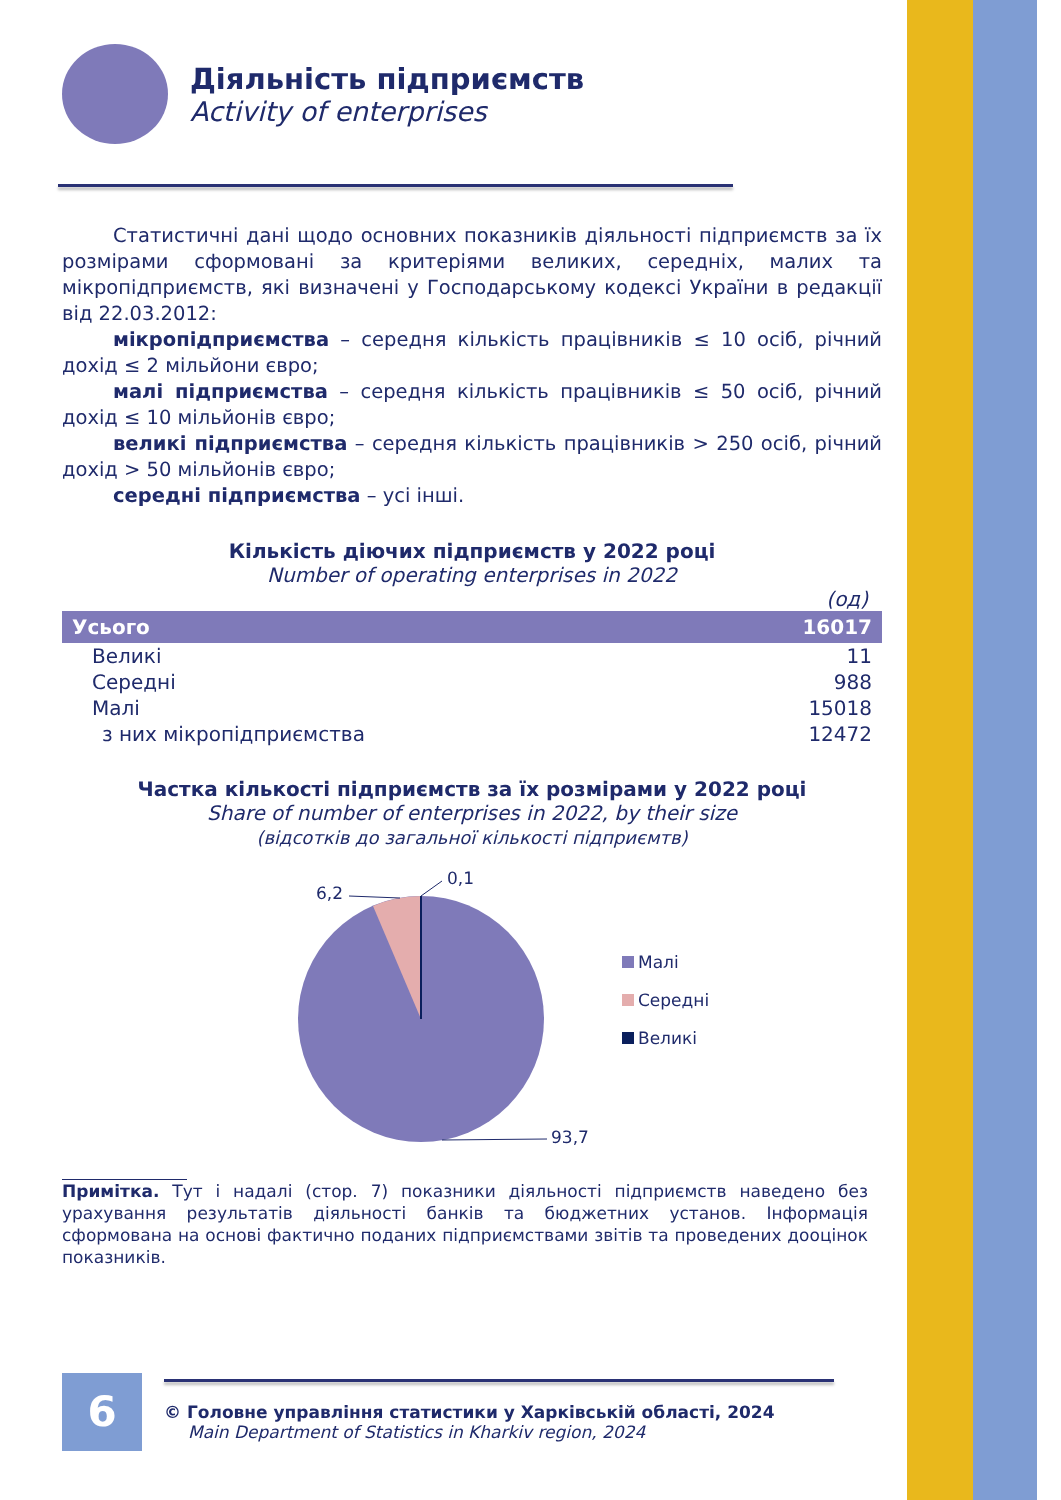Діяльність підприємств
Activity of enterprises
Статистичні дані щодо основних показників діяльності підприємств за їх розмірами сформовані за критеріями великих, середніх, малих та мікропідприємств, які визначені у Господарському кодексі України в редакції від 22.03.2012:
мікропідприємства – середня кількість працівників ≤ 10 осіб, річний дохід ≤ 2 мільйони євро;
малі підприємства – середня кількість працівників ≤ 50 осіб, річний дохід ≤ 10 мільйонів євро;
великі підприємства – середня кількість працівників > 250 осіб, річний дохід > 50 мільйонів євро;
середні підприємства – усі інші.
Кількість діючих підприємств у 2022 році
Number of operating enterprises in 2022
(од)
| Усього | 16017 |
| --- | --- |
| Великі | 11 |
| Середні | 988 |
| Малі | 15018 |
| з них мікропідприємства | 12472 |
Частка кількості підприємств за їх розмірами у 2022 році
Share of number of enterprises in 2022, by their size
(відсотків до загальної кількості підприємтв)
6,2
0,1
93,7
Малі
Середні
Великі
Примітка. Тут і надалі (стор. 7) показники діяльності підприємств наведено без урахування результатів діяльності банків та бюджетних установ. Інформація сформована на основі фактично поданих підприємствами звітів та проведених дооцінок показників.
6
© Головне управління статистики у Харківській області, 2024
Main Department of Statistics in Kharkiv region, 2024